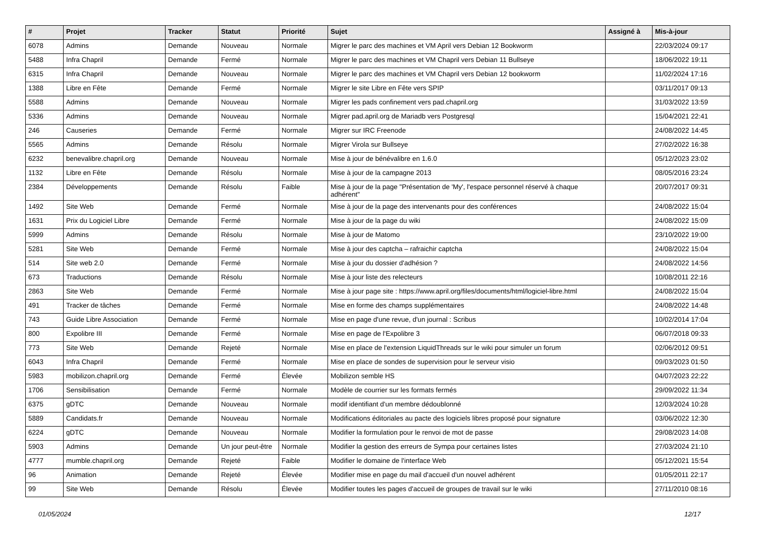| # | Projet | Tracker | Statut | Priorité | Sujet | Assigné à | Mis-à-jour |
| --- | --- | --- | --- | --- | --- | --- | --- |
| 6078 | Admins | Demande | Nouveau | Normale | Migrer le parc des machines et VM April vers Debian 12 Bookworm | | 22/03/2024 09:17 |
| 5488 | Infra Chapril | Demande | Fermé | Normale | Migrer le parc des machines et VM Chapril vers Debian 11 Bullseye | | 18/06/2022 19:11 |
| 6315 | Infra Chapril | Demande | Nouveau | Normale | Migrer le parc des machines et VM Chapril vers Debian 12 bookworm | | 11/02/2024 17:16 |
| 1388 | Libre en Fête | Demande | Fermé | Normale | Migrer le site Libre en Fête vers SPIP | | 03/11/2017 09:13 |
| 5588 | Admins | Demande | Nouveau | Normale | Migrer les pads confinement vers pad.chapril.org | | 31/03/2022 13:59 |
| 5336 | Admins | Demande | Nouveau | Normale | Migrer pad.april.org de Mariadb vers Postgresql | | 15/04/2021 22:41 |
| 246 | Causeries | Demande | Fermé | Normale | Migrer sur IRC Freenode | | 24/08/2022 14:45 |
| 5565 | Admins | Demande | Résolu | Normale | Migrer Virola sur Bullseye | | 27/02/2022 16:38 |
| 6232 | benevalibre.chapril.org | Demande | Nouveau | Normale | Mise à jour de bénévalibre en 1.6.0 | | 05/12/2023 23:02 |
| 1132 | Libre en Fête | Demande | Résolu | Normale | Mise à jour de la campagne 2013 | | 08/05/2016 23:24 |
| 2384 | Développements | Demande | Résolu | Faible | Mise à jour de la page "Présentation de 'My', l'espace personnel réservé à chaque adhérent" | | 20/07/2017 09:31 |
| 1492 | Site Web | Demande | Fermé | Normale | Mise à jour de la page des intervenants pour des conférences | | 24/08/2022 15:04 |
| 1631 | Prix du Logiciel Libre | Demande | Fermé | Normale | Mise à jour de la page du wiki | | 24/08/2022 15:09 |
| 5999 | Admins | Demande | Résolu | Normale | Mise à jour de Matomo | | 23/10/2022 19:00 |
| 5281 | Site Web | Demande | Fermé | Normale | Mise à jour des captcha – rafraichir captcha | | 24/08/2022 15:04 |
| 514 | Site web 2.0 | Demande | Fermé | Normale | Mise à jour du dossier d'adhésion ? | | 24/08/2022 14:56 |
| 673 | Traductions | Demande | Résolu | Normale | Mise à jour liste des relecteurs | | 10/08/2011 22:16 |
| 2863 | Site Web | Demande | Fermé | Normale | Mise à jour page site : https://www.april.org/files/documents/html/logiciel-libre.html | | 24/08/2022 15:04 |
| 491 | Tracker de tâches | Demande | Fermé | Normale | Mise en forme des champs supplémentaires | | 24/08/2022 14:48 |
| 743 | Guide Libre Association | Demande | Fermé | Normale | Mise en page d'une revue, d'un journal : Scribus | | 10/02/2014 17:04 |
| 800 | Expolibre III | Demande | Fermé | Normale | Mise en page de l'Expolibre 3 | | 06/07/2018 09:33 |
| 773 | Site Web | Demande | Rejeté | Normale | Mise en place de l'extension LiquidThreads sur le wiki pour simuler un forum | | 02/06/2012 09:51 |
| 6043 | Infra Chapril | Demande | Fermé | Normale | Mise en place de sondes de supervision pour le serveur visio | | 09/03/2023 01:50 |
| 5983 | mobilizon.chapril.org | Demande | Fermé | Élevée | Mobilizon semble HS | | 04/07/2023 22:22 |
| 1706 | Sensibilisation | Demande | Fermé | Normale | Modèle de courrier sur les formats fermés | | 29/09/2022 11:34 |
| 6375 | gDTC | Demande | Nouveau | Normale | modif identifiant d'un membre dédoublonné | | 12/03/2024 10:28 |
| 5889 | Candidats.fr | Demande | Nouveau | Normale | Modifications éditoriales au pacte des logiciels libres proposé pour signature | | 03/06/2022 12:30 |
| 6224 | gDTC | Demande | Nouveau | Normale | Modifier la formulation pour le renvoi de mot de passe | | 29/08/2023 14:08 |
| 5903 | Admins | Demande | Un jour peut-être | Normale | Modifier la gestion des erreurs de Sympa pour certaines listes | | 27/03/2024 21:10 |
| 4777 | mumble.chapril.org | Demande | Rejeté | Faible | Modifier le domaine de l'interface Web | | 05/12/2021 15:54 |
| 96 | Animation | Demande | Rejeté | Élevée | Modifier mise en page du mail d'accueil d'un nouvel adhérent | | 01/05/2011 22:17 |
| 99 | Site Web | Demande | Résolu | Élevée | Modifier toutes les pages d'accueil de groupes de travail sur le wiki | | 27/11/2010 08:16 |
01/05/2024 12/17